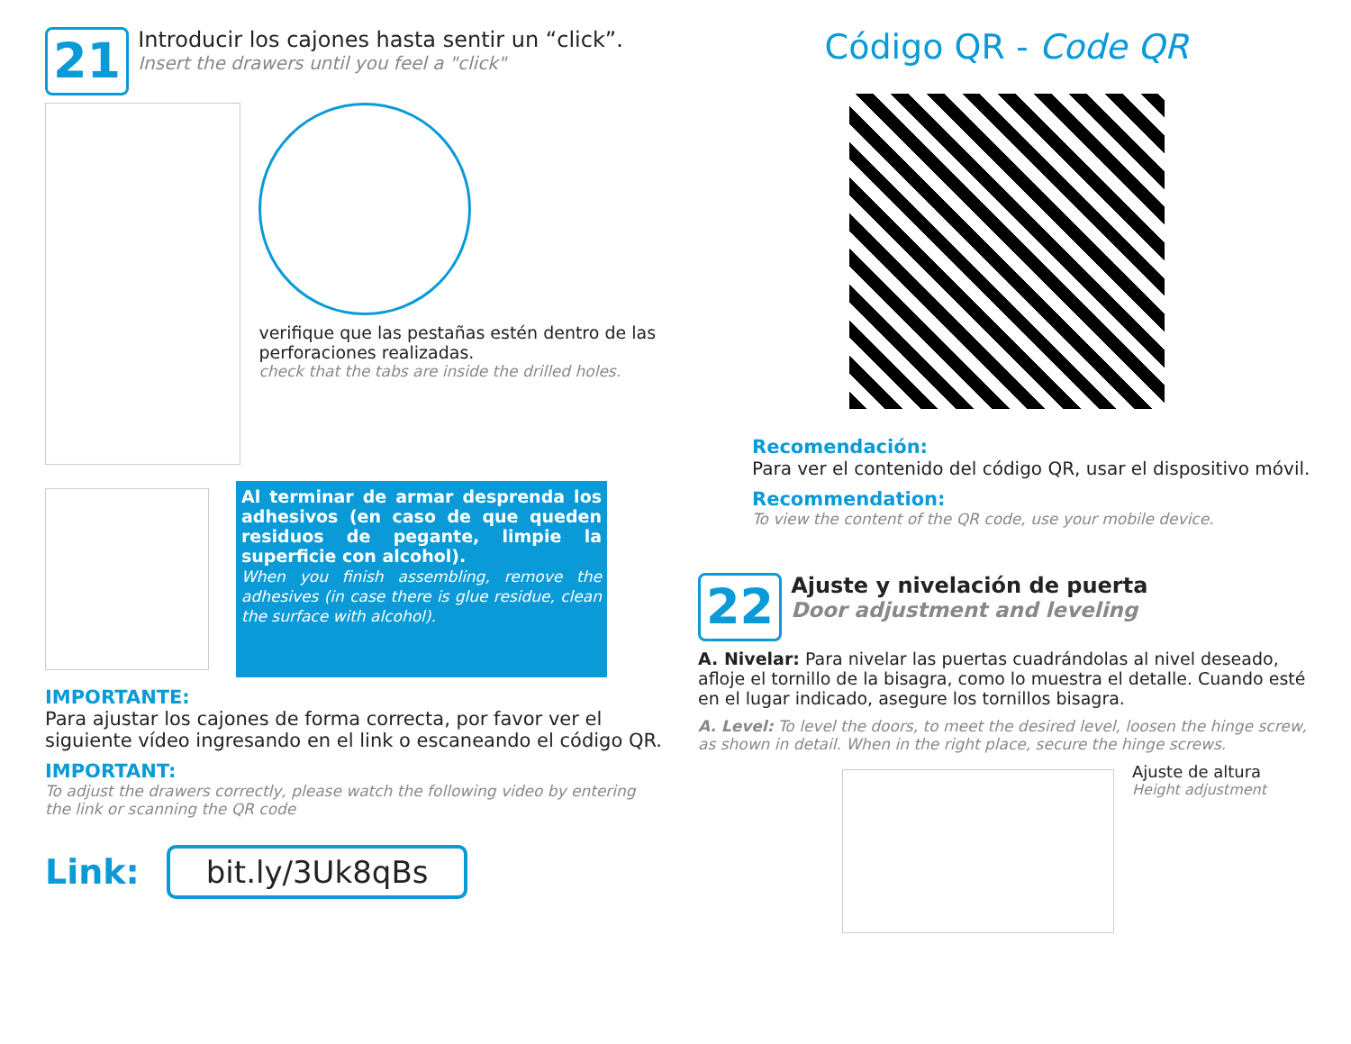21
Introducir los cajones hasta sentir un “click”.
Insert the drawers until you feel a "click"
verifique que las pestañas estén dentro de las perforaciones realizadas.
check that the tabs are inside the drilled holes.
Al terminar de armar desprenda los adhesivos (en caso de que queden residuos de pegante, limpie la superficie con alcohol).
When you finish assembling, remove the adhesives (in case there is glue residue, clean the surface with alcohol).
IMPORTANTE:
Para ajustar los cajones de forma correcta, por favor ver el siguiente vídeo ingresando en el link o escaneando el código QR.
IMPORTANT:
To adjust the drawers correctly, please watch the following video by entering the link or scanning the QR code
Link: bit.ly/3Uk8qBs
Código QR - Code QR
Recomendación:
Para ver el contenido del código QR, usar el dispositivo móvil.
Recommendation:
To view the content of the QR code, use your mobile device.
22
Ajuste y nivelación de puerta
Door adjustment and leveling
A. Nivelar: Para nivelar las puertas cuadrándolas al nivel deseado, afloje el tornillo de la bisagra, como lo muestra el detalle. Cuando esté en el lugar indicado, asegure los tornillos bisagra.
A. Level: To level the doors, to meet the desired level, loosen the hinge screw, as shown in detail. When in the right place, secure the hinge screws.
Ajuste de altura
Height adjustment